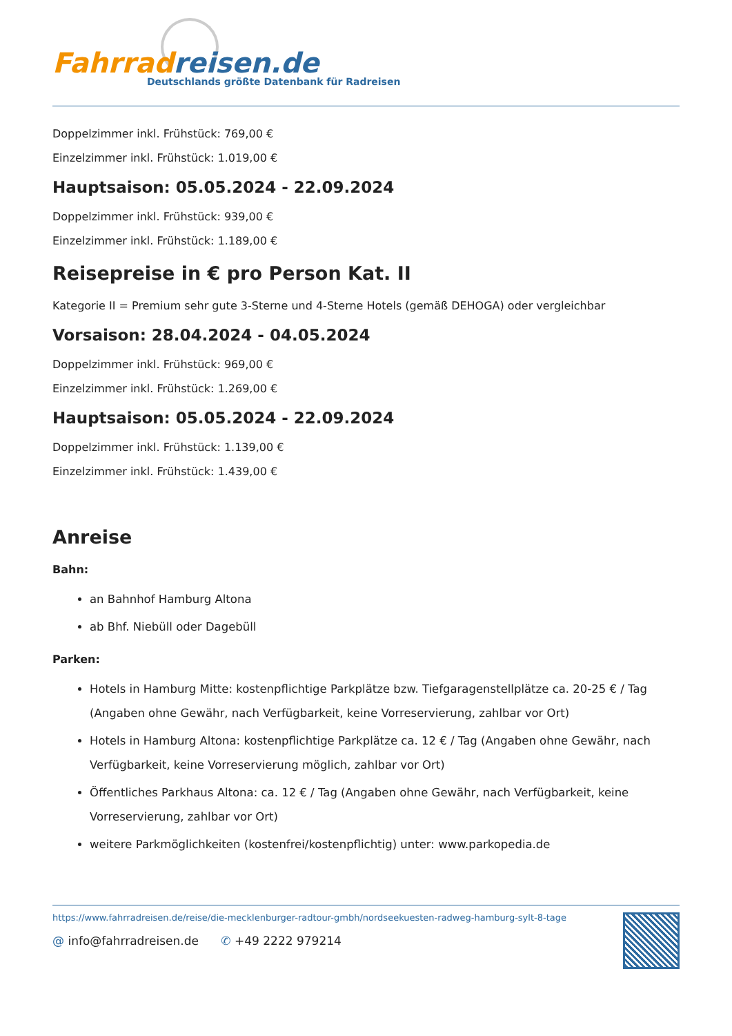Fahrradreisen.de
Deutschlands größte Datenbank für Radreisen
Doppelzimmer inkl. Frühstück: 769,00 €
Einzelzimmer inkl. Frühstück: 1.019,00 €
Hauptsaison: 05.05.2024 - 22.09.2024
Doppelzimmer inkl. Frühstück: 939,00 €
Einzelzimmer inkl. Frühstück: 1.189,00 €
Reisepreise in € pro Person Kat. II
Kategorie II = Premium sehr gute 3-Sterne und 4-Sterne Hotels (gemäß DEHOGA) oder vergleichbar
Vorsaison: 28.04.2024 - 04.05.2024
Doppelzimmer inkl. Frühstück: 969,00 €
Einzelzimmer inkl. Frühstück: 1.269,00 €
Hauptsaison: 05.05.2024 - 22.09.2024
Doppelzimmer inkl. Frühstück: 1.139,00 €
Einzelzimmer inkl. Frühstück: 1.439,00 €
Anreise
Bahn:
an Bahnhof Hamburg Altona
ab Bhf. Niebüll oder Dagebüll
Parken:
Hotels in Hamburg Mitte: kostenpflichtige Parkplätze bzw. Tiefgaragenstellplätze ca. 20-25 € / Tag (Angaben ohne Gewähr, nach Verfügbarkeit, keine Vorreservierung, zahlbar vor Ort)
Hotels in Hamburg Altona: kostenpflichtige Parkplätze ca. 12 € / Tag (Angaben ohne Gewähr, nach Verfügbarkeit, keine Vorreservierung möglich, zahlbar vor Ort)
Öffentliches Parkhaus Altona: ca. 12 € / Tag (Angaben ohne Gewähr, nach Verfügbarkeit, keine Vorreservierung, zahlbar vor Ort)
weitere Parkmöglichkeiten (kostenfrei/kostenpflichtig) unter: www.parkopedia.de
https://www.fahrradreisen.de/reise/die-mecklenburger-radtour-gmbh/nordseekuesten-radweg-hamburg-sylt-8-tage
@ info@fahrradreisen.de ✆ +49 2222 979214